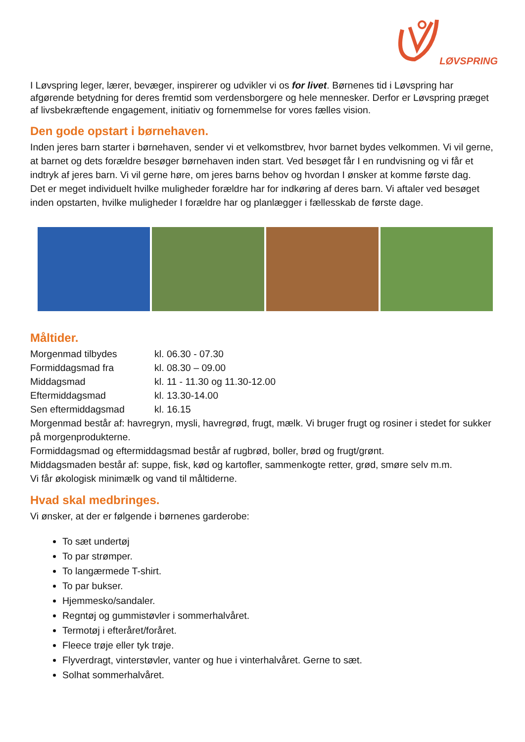LØVSPRING
I Løvspring leger, lærer, bevæger, inspirerer og udvikler vi os for livet. Børnenes tid i Løvspring har afgørende betydning for deres fremtid som verdensborgere og hele mennesker. Derfor er Løvspring præget af livsbekræftende engagement, initiativ og fornemmelse for vores fælles vision.
Den gode opstart i børnehaven.
Inden jeres barn starter i børnehaven, sender vi et velkomstbrev, hvor barnet bydes velkommen. Vi vil gerne, at barnet og dets forældre besøger børnehaven inden start. Ved besøget får I en rundvisning og vi får et indtryk af jeres barn. Vi vil gerne høre, om jeres barns behov og hvordan I ønsker at komme første dag.
Det er meget individuelt hvilke muligheder forældre har for indkøring af deres barn. Vi aftaler ved besøget inden opstarten, hvilke muligheder I forældre har og planlægger i fællesskab de første dage.
Måltider.
Morgenmad tilbydes kl. 06.30 - 07.30
Formiddagsmad fra kl. 08.30 – 09.00
Middagsmad kl. 11 - 11.30 og 11.30-12.00
Eftermiddagsmad kl. 13.30-14.00
Sen eftermiddagsmad kl. 16.15
Morgenmad består af: havregryn, mysli, havregrød, frugt, mælk. Vi bruger frugt og rosiner i stedet for sukker på morgenprodukterne.
Formiddagsmad og eftermiddagsmad består af rugbrød, boller, brød og frugt/grønt.
Middagsmaden består af: suppe, fisk, kød og kartofler, sammenkogte retter, grød, smøre selv m.m.
Vi får økologisk minimælk og vand til måltiderne.
Hvad skal medbringes.
Vi ønsker, at der er følgende i børnenes garderobe:
To sæt undertøj
To par strømper.
To langærmede T-shirt.
To par bukser.
Hjemmesko/sandaler.
Regntøj og gummistøvler i sommerhalvåret.
Termotøj i efteråret/foråret.
Fleece trøje eller tyk trøje.
Flyverdragt, vinterstøvler, vanter og hue i vinterhalvåret. Gerne to sæt.
Solhat sommerhalvåret.